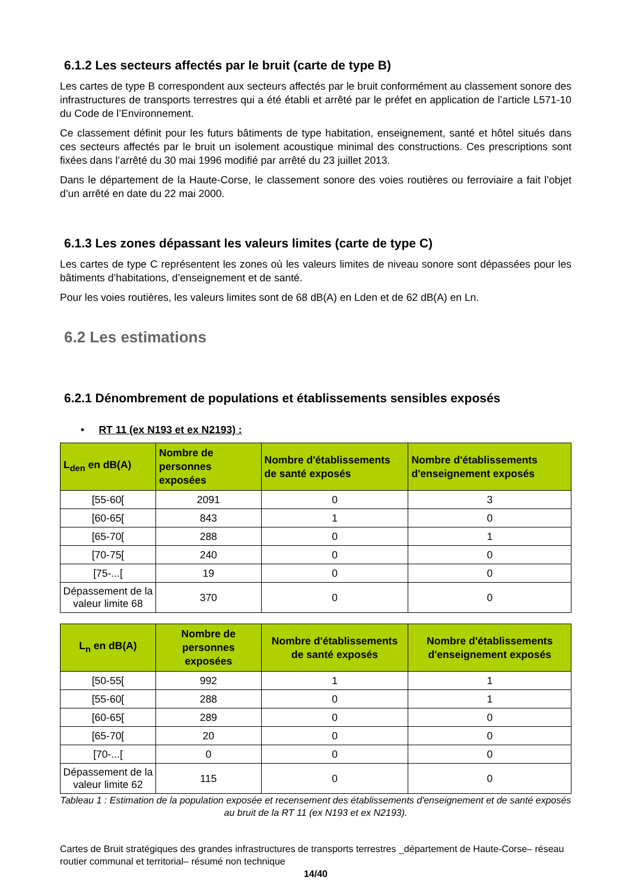6.1.2 Les secteurs affectés par le bruit (carte de type B)
Les cartes de type B correspondent aux secteurs affectés par le bruit conformément au classement sonore des infrastructures de transports terrestres qui a été établi et arrêté par le préfet en application de l’article L571-10 du Code de l’Environnement.
Ce classement définit pour les futurs bâtiments de type habitation, enseignement, santé et hôtel situés dans ces secteurs affectés par le bruit un isolement acoustique minimal des constructions. Ces prescriptions sont fixées dans l’arrêté du 30 mai 1996 modifié par arrêté du 23 juillet 2013.
Dans le département de la Haute-Corse, le classement sonore des voies routières ou ferroviaire a fait l’objet d’un arrêté en date du 22 mai 2000.
6.1.3 Les zones dépassant les valeurs limites (carte de type C)
Les cartes de type C représentent les zones où les valeurs limites de niveau sonore sont dépassées pour les bâtiments d’habitations, d’enseignement et de santé.
Pour les voies routières, les valeurs limites sont de 68 dB(A) en Lden et de 62 dB(A) en Ln.
6.2 Les estimations
6.2.1 Dénombrement de populations et établissements sensibles exposés
• RT 11 (ex N193 et ex N2193) :
| L<sub>den</sub> en dB(A) | Nombre de personnes exposées | Nombre d'établissements de santé exposés | Nombre d'établissements d'enseignement exposés |
| --- | --- | --- | --- |
| [55-60[ | 2091 | 0 | 3 |
| [60-65[ | 843 | 1 | 0 |
| [65-70[ | 288 | 0 | 1 |
| [70-75[ | 240 | 0 | 0 |
| [75-...[ | 19 | 0 | 0 |
| Dépassement de la valeur limite 68 | 370 | 0 | 0 |
| L<sub>n</sub> en dB(A) | Nombre de personnes exposées | Nombre d'établissements de santé exposés | Nombre d'établissements d'enseignement exposés |
| --- | --- | --- | --- |
| [50-55[ | 992 | 1 | 1 |
| [55-60[ | 288 | 0 | 1 |
| [60-65[ | 289 | 0 | 0 |
| [65-70[ | 20 | 0 | 0 |
| [70-...[ | 0 | 0 | 0 |
| Dépassement de la valeur limite 62 | 115 | 0 | 0 |
Tableau 1 : Estimation de la population exposée et recensement des établissements d'enseignement et de santé exposés au bruit de la RT 11 (ex N193 et ex N2193).
Cartes de Bruit stratégiques des grandes infrastructures de transports terrestres _département de Haute-Corse– réseau routier communal et territorial– résumé non technique
14/40